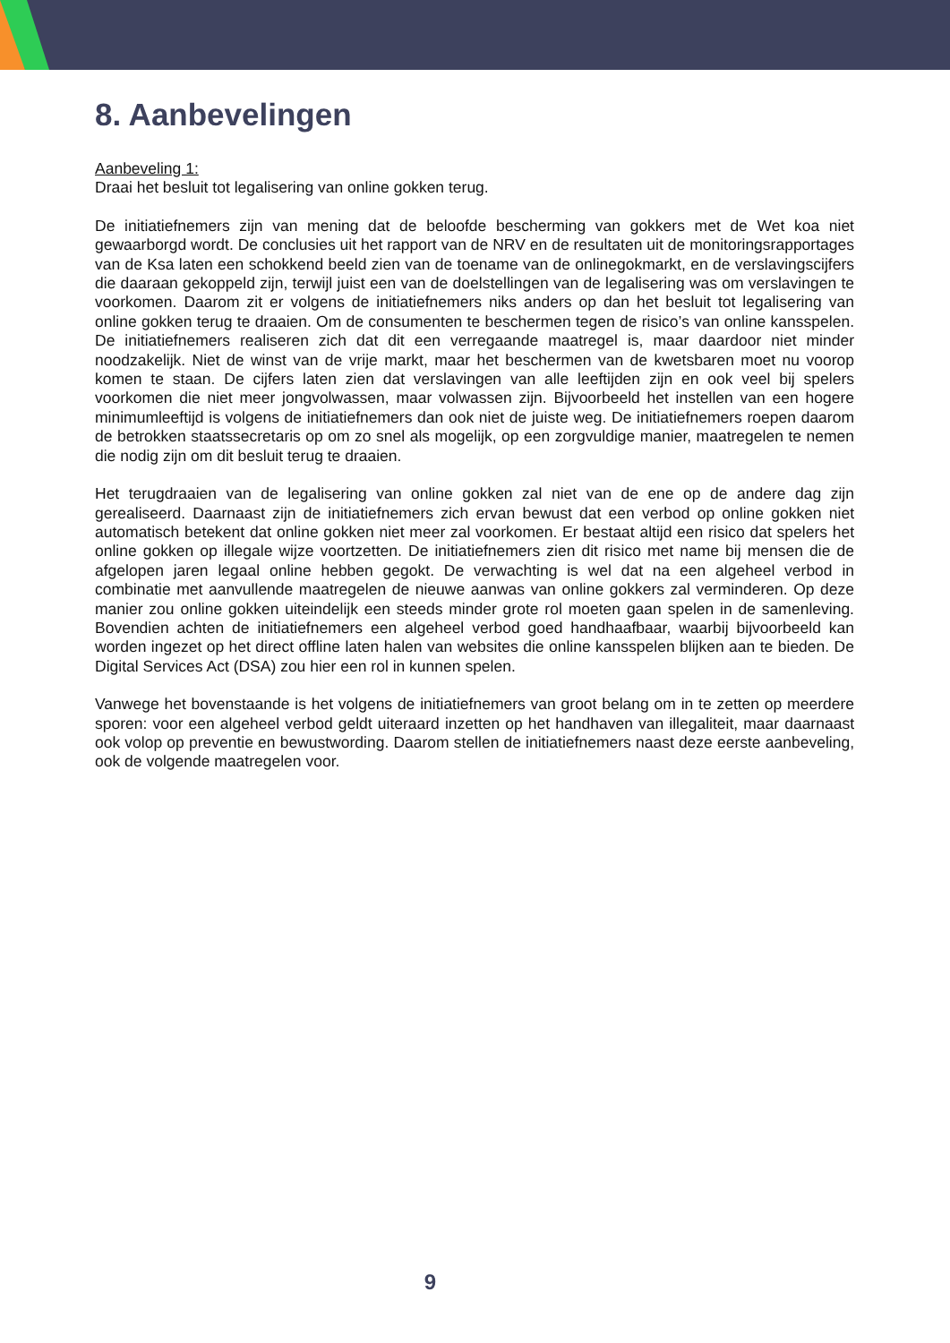8. Aanbevelingen
Aanbeveling 1:
Draai het besluit tot legalisering van online gokken terug.
De initiatiefnemers zijn van mening dat de beloofde bescherming van gokkers met de Wet koa niet gewaarborgd wordt. De conclusies uit het rapport van de NRV en de resultaten uit de monitoringsrapportages van de Ksa laten een schokkend beeld zien van de toename van de onlinegokmarkt, en de verslavingscijfers die daaraan gekoppeld zijn, terwijl juist een van de doelstellingen van de legalisering was om verslavingen te voorkomen. Daarom zit er volgens de initiatiefnemers niks anders op dan het besluit tot legalisering van online gokken terug te draaien. Om de consumenten te beschermen tegen de risico’s van online kansspelen. De initiatiefnemers realiseren zich dat dit een verregaande maatregel is, maar daardoor niet minder noodzakelijk. Niet de winst van de vrije markt, maar het beschermen van de kwetsbaren moet nu voorop komen te staan. De cijfers laten zien dat verslavingen van alle leeftijden zijn en ook veel bij spelers voorkomen die niet meer jongvolwassen, maar volwassen zijn. Bijvoorbeeld het instellen van een hogere minimumleeftijd is volgens de initiatiefnemers dan ook niet de juiste weg. De initiatiefnemers roepen daarom de betrokken staatssecretaris op om zo snel als mogelijk, op een zorgvuldige manier, maatregelen te nemen die nodig zijn om dit besluit terug te draaien.
Het terugdraaien van de legalisering van online gokken zal niet van de ene op de andere dag zijn gerealiseerd. Daarnaast zijn de initiatiefnemers zich ervan bewust dat een verbod op online gokken niet automatisch betekent dat online gokken niet meer zal voorkomen. Er bestaat altijd een risico dat spelers het online gokken op illegale wijze voortzetten. De initiatiefnemers zien dit risico met name bij mensen die de afgelopen jaren legaal online hebben gegokt. De verwachting is wel dat na een algeheel verbod in combinatie met aanvullende maatregelen de nieuwe aanwas van online gokkers zal verminderen. Op deze manier zou online gokken uiteindelijk een steeds minder grote rol moeten gaan spelen in de samenleving. Bovendien achten de initiatiefnemers een algeheel verbod goed handhaafbaar, waarbij bijvoorbeeld kan worden ingezet op het direct offline laten halen van websites die online kansspelen blijken aan te bieden. De Digital Services Act (DSA) zou hier een rol in kunnen spelen.
Vanwege het bovenstaande is het volgens de initiatiefnemers van groot belang om in te zetten op meerdere sporen: voor een algeheel verbod geldt uiteraard inzetten op het handhaven van illegaliteit, maar daarnaast ook volop op preventie en bewustwording. Daarom stellen de initiatiefnemers naast deze eerste aanbeveling, ook de volgende maatregelen voor.
9